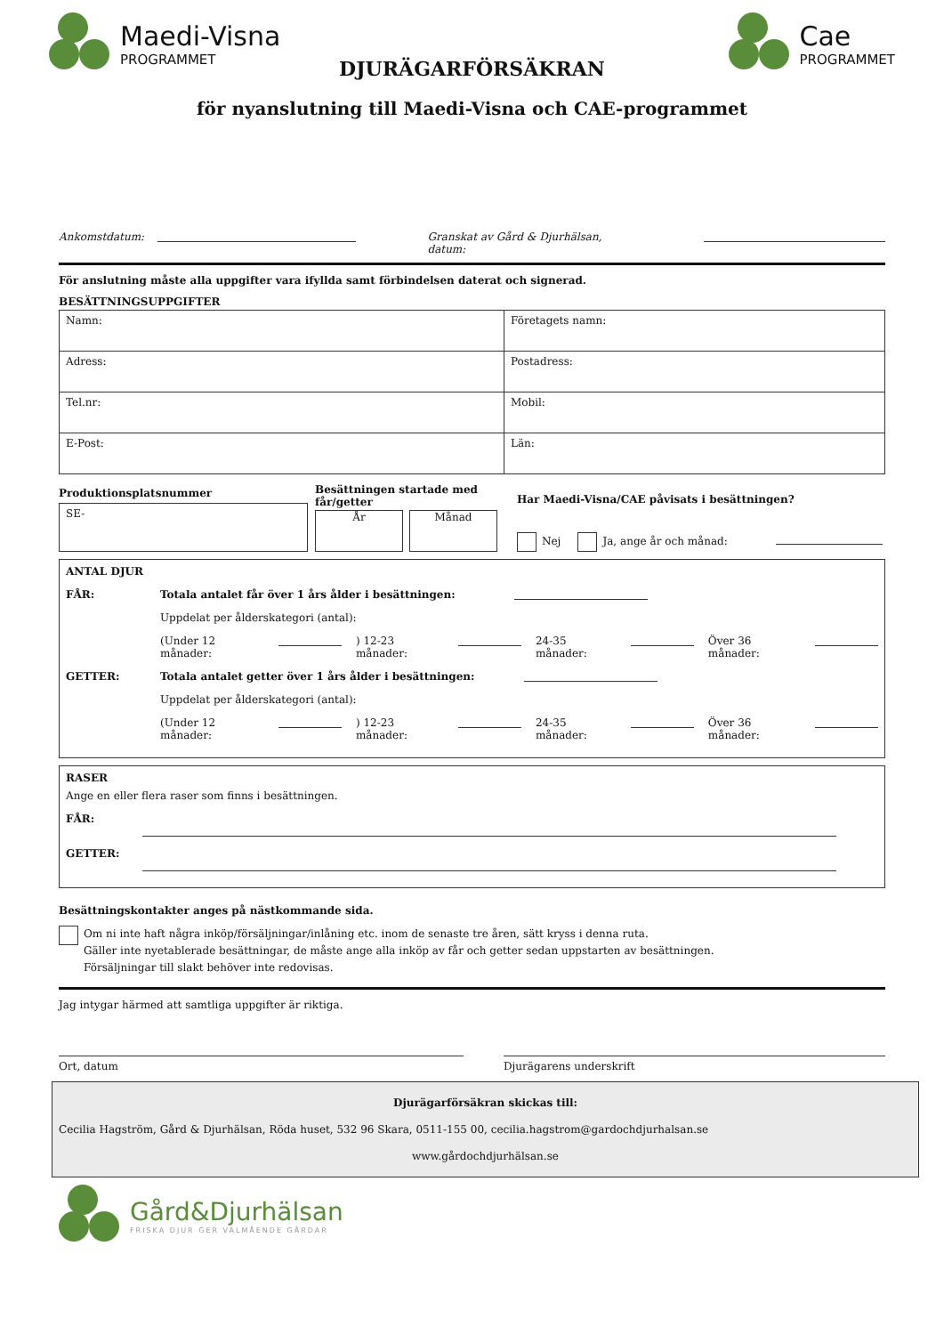Maedi-Visna
PROGRAMMET
Cae
PROGRAMMET
DJURÄGARFÖRSÄKRAN
för nyanslutning till Maedi-Visna och CAE-programmet
Ankomstdatum: Granskat av Gård & Djurhälsan, datum:
För anslutning måste alla uppgifter vara ifyllda samt förbindelsen daterat och signerad.
BESÄTTNINGSUPPGIFTER
| Namn: | Företagets namn: |
| Adress: | Postadress: |
| Tel.nr: | Mobil: |
| E-Post: | Län: |
Produktionsplatsnummer
SE-
Besättningen startade med får/getter
År Månad
Har Maedi-Visna/CAE påvisats i besättningen?
Nej Ja, ange år och månad:
ANTAL DJUR
FÅR: Totala antalet får över 1 års ålder i besättningen:
Uppdelat per ålderskategori (antal):
(Under 12 månader: ) 12-23 månader: 24-35 månader: Över 36 månader:
GETTER: Totala antalet getter över 1 års ålder i besättningen:
Uppdelat per ålderskategori (antal):
(Under 12 månader: ) 12-23 månader: 24-35 månader: Över 36 månader:
RASER
Ange en eller flera raser som finns i besättningen.
FÅR:
GETTER:
Besättningskontakter anges på nästkommande sida.
Om ni inte haft några inköp/försäljningar/inlåning etc. inom de senaste tre åren, sätt kryss i denna ruta.
Gäller inte nyetablerade besättningar, de måste ange alla inköp av får och getter sedan uppstarten av besättningen.
Försäljningar till slakt behöver inte redovisas.
Jag intygar härmed att samtliga uppgifter är riktiga.
Ort, datum Djurägarens underskrift
Djurägarförsäkran skickas till:
Cecilia Hagström, Gård & Djurhälsan, Röda huset, 532 96 Skara, 0511-155 00, cecilia.hagstrom@gardochdjurhalsan.se
www.gårdochdjurhälsan.se
Gård&Djurhälsan
FRISKA DJUR GER VÄLMÅENDE GÅRDAR